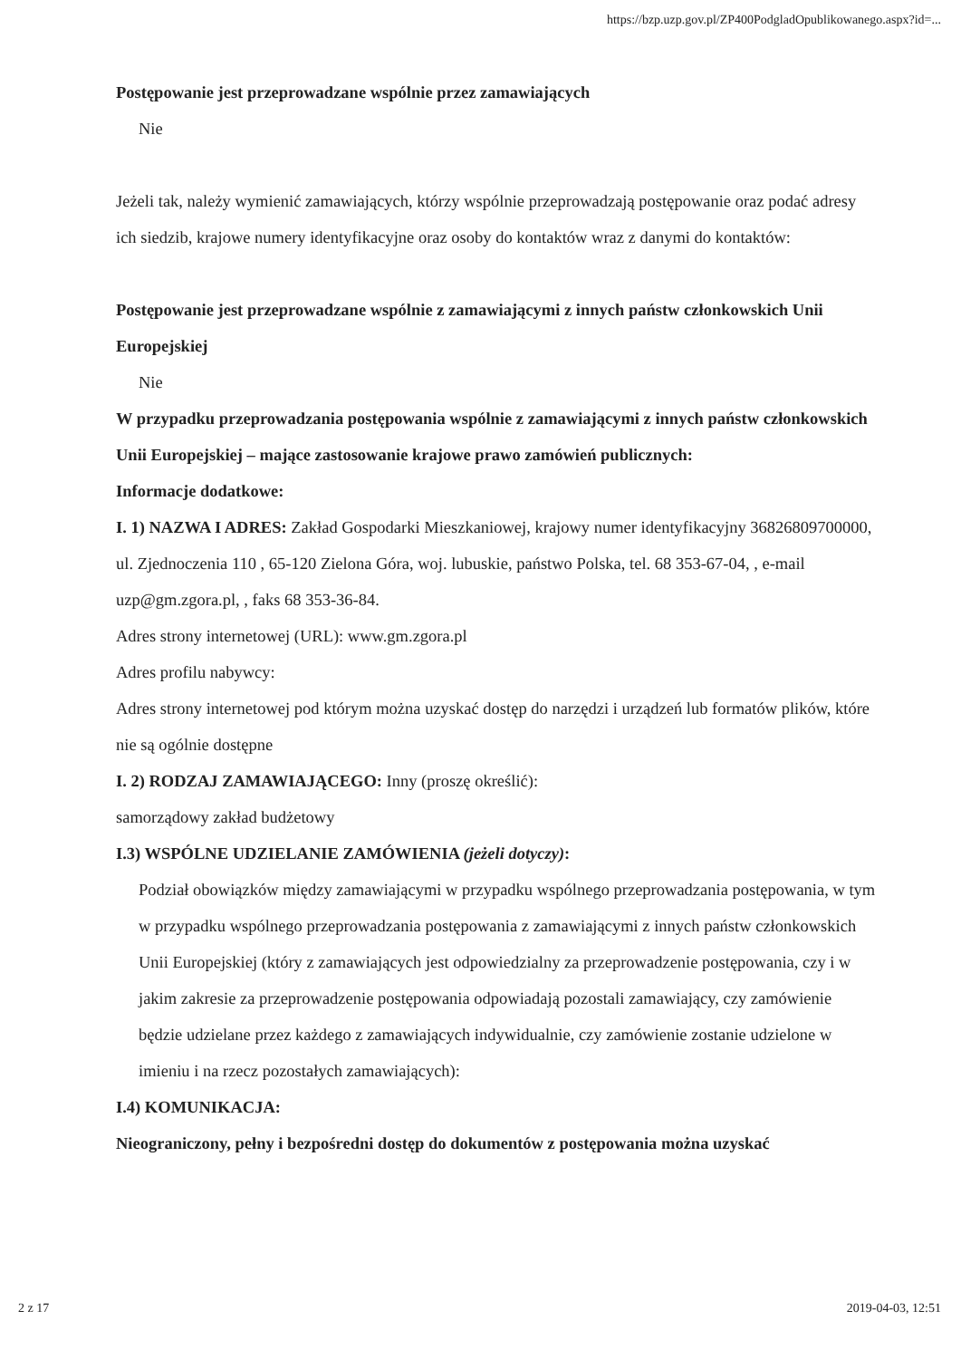https://bzp.uzp.gov.pl/ZP400PodgladOpublikowanego.aspx?id=...
Postępowanie jest przeprowadzane wspólnie przez zamawiających
Nie
Jeżeli tak, należy wymienić zamawiających, którzy wspólnie przeprowadzają postępowanie oraz podać adresy ich siedzib, krajowe numery identyfikacyjne oraz osoby do kontaktów wraz z danymi do kontaktów:
Postępowanie jest przeprowadzane wspólnie z zamawiającymi z innych państw członkowskich Unii Europejskiej
Nie
W przypadku przeprowadzania postępowania wspólnie z zamawiającymi z innych państw członkowskich Unii Europejskiej – mające zastosowanie krajowe prawo zamówień publicznych:
Informacje dodatkowe:
I. 1) NAZWA I ADRES: Zakład Gospodarki Mieszkaniowej, krajowy numer identyfikacyjny 36826809700000, ul. Zjednoczenia 110 , 65-120 Zielona Góra, woj. lubuskie, państwo Polska, tel. 68 353-67-04, , e-mail uzp@gm.zgora.pl, , faks 68 353-36-84.
Adres strony internetowej (URL): www.gm.zgora.pl
Adres profilu nabywcy:
Adres strony internetowej pod którym można uzyskać dostęp do narzędzi i urządzeń lub formatów plików, które nie są ogólnie dostępne
I. 2) RODZAJ ZAMAWIAJĄCEGO: Inny (proszę określić):
samorządowy zakład budżetowy
I.3) WSPÓLNE UDZIELANIE ZAMÓWIENIA (jeżeli dotyczy):
Podział obowiązków między zamawiającymi w przypadku wspólnego przeprowadzania postępowania, w tym w przypadku wspólnego przeprowadzania postępowania z zamawiającymi z innych państw członkowskich Unii Europejskiej (który z zamawiających jest odpowiedzialny za przeprowadzenie postępowania, czy i w jakim zakresie za przeprowadzenie postępowania odpowiadają pozostali zamawiający, czy zamówienie będzie udzielane przez każdego z zamawiających indywidualnie, czy zamówienie zostanie udzielone w imieniu i na rzecz pozostałych zamawiających):
I.4) KOMUNIKACJA:
Nieograniczony, pełny i bezpośredni dostęp do dokumentów z postępowania można uzyskać
2 z 17 2019-04-03, 12:51